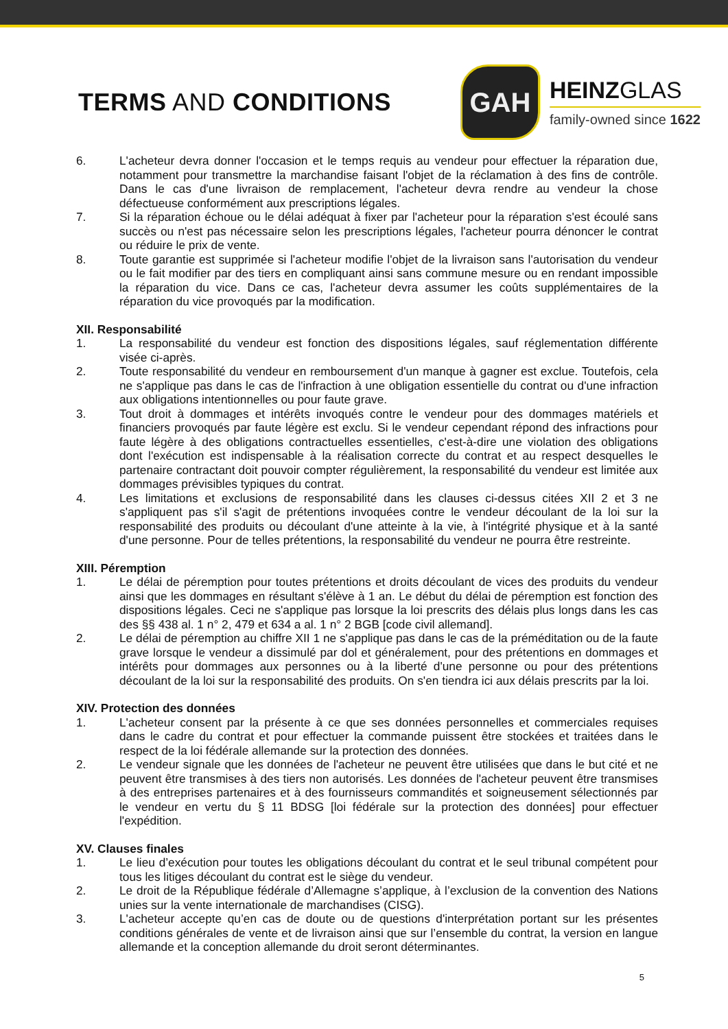TERMS AND CONDITIONS
GAH
HEINZGLAS
family-owned since 1622
6. L'acheteur devra donner l'occasion et le temps requis au vendeur pour effectuer la réparation due, notamment pour transmettre la marchandise faisant l'objet de la réclamation à des fins de contrôle. Dans le cas d'une livraison de remplacement, l'acheteur devra rendre au vendeur la chose défectueuse conformément aux prescriptions légales.
7. Si la réparation échoue ou le délai adéquat à fixer par l'acheteur pour la réparation s'est écoulé sans succès ou n'est pas nécessaire selon les prescriptions légales, l'acheteur pourra dénoncer le contrat ou réduire le prix de vente.
8. Toute garantie est supprimée si l'acheteur modifie l'objet de la livraison sans l'autorisation du vendeur ou le fait modifier par des tiers en compliquant ainsi sans commune mesure ou en rendant impossible la réparation du vice. Dans ce cas, l'acheteur devra assumer les coûts supplémentaires de la réparation du vice provoqués par la modification.
XII. Responsabilité
1. La responsabilité du vendeur est fonction des dispositions légales, sauf réglementation différente visée ci-après.
2. Toute responsabilité du vendeur en remboursement d'un manque à gagner est exclue. Toutefois, cela ne s'applique pas dans le cas de l'infraction à une obligation essentielle du contrat ou d'une infraction aux obligations intentionnelles ou pour faute grave.
3. Tout droit à dommages et intérêts invoqués contre le vendeur pour des dommages matériels et financiers provoqués par faute légère est exclu. Si le vendeur cependant répond des infractions pour faute légère à des obligations contractuelles essentielles, c'est-à-dire une violation des obligations dont l'exécution est indispensable à la réalisation correcte du contrat et au respect desquelles le partenaire contractant doit pouvoir compter régulièrement, la responsabilité du vendeur est limitée aux dommages prévisibles typiques du contrat.
4. Les limitations et exclusions de responsabilité dans les clauses ci-dessus citées XII 2 et 3 ne s'appliquent pas s'il s'agit de prétentions invoquées contre le vendeur découlant de la loi sur la responsabilité des produits ou découlant d'une atteinte à la vie, à l'intégrité physique et à la santé d'une personne. Pour de telles prétentions, la responsabilité du vendeur ne pourra être restreinte.
XIII. Péremption
1. Le délai de péremption pour toutes prétentions et droits découlant de vices des produits du vendeur ainsi que les dommages en résultant s'élève à 1 an. Le début du délai de péremption est fonction des dispositions légales. Ceci ne s'applique pas lorsque la loi prescrits des délais plus longs dans les cas des §§ 438 al. 1 n° 2, 479 et 634 a al. 1 n° 2 BGB [code civil allemand].
2. Le délai de péremption au chiffre XII 1 ne s'applique pas dans le cas de la préméditation ou de la faute grave lorsque le vendeur a dissimulé par dol et généralement, pour des prétentions en dommages et intérêts pour dommages aux personnes ou à la liberté d'une personne ou pour des prétentions découlant de la loi sur la responsabilité des produits. On s'en tiendra ici aux délais prescrits par la loi.
XIV. Protection des données
1. L'acheteur consent par la présente à ce que ses données personnelles et commerciales requises dans le cadre du contrat et pour effectuer la commande puissent être stockées et traitées dans le respect de la loi fédérale allemande sur la protection des données.
2. Le vendeur signale que les données de l'acheteur ne peuvent être utilisées que dans le but cité et ne peuvent être transmises à des tiers non autorisés. Les données de l'acheteur peuvent être transmises à des entreprises partenaires et à des fournisseurs commandités et soigneusement sélectionnés par le vendeur en vertu du § 11 BDSG [loi fédérale sur la protection des données] pour effectuer l'expédition.
XV. Clauses finales
1. Le lieu d’exécution pour toutes les obligations découlant du contrat et le seul tribunal compétent pour tous les litiges découlant du contrat est le siège du vendeur.
2. Le droit de la République fédérale d’Allemagne s’applique, à l’exclusion de la convention des Nations unies sur la vente internationale de marchandises (CISG).
3. L'acheteur accepte qu’en cas de doute ou de questions d'interprétation portant sur les présentes conditions générales de vente et de livraison ainsi que sur l’ensemble du contrat, la version en langue allemande et la conception allemande du droit seront déterminantes.
5